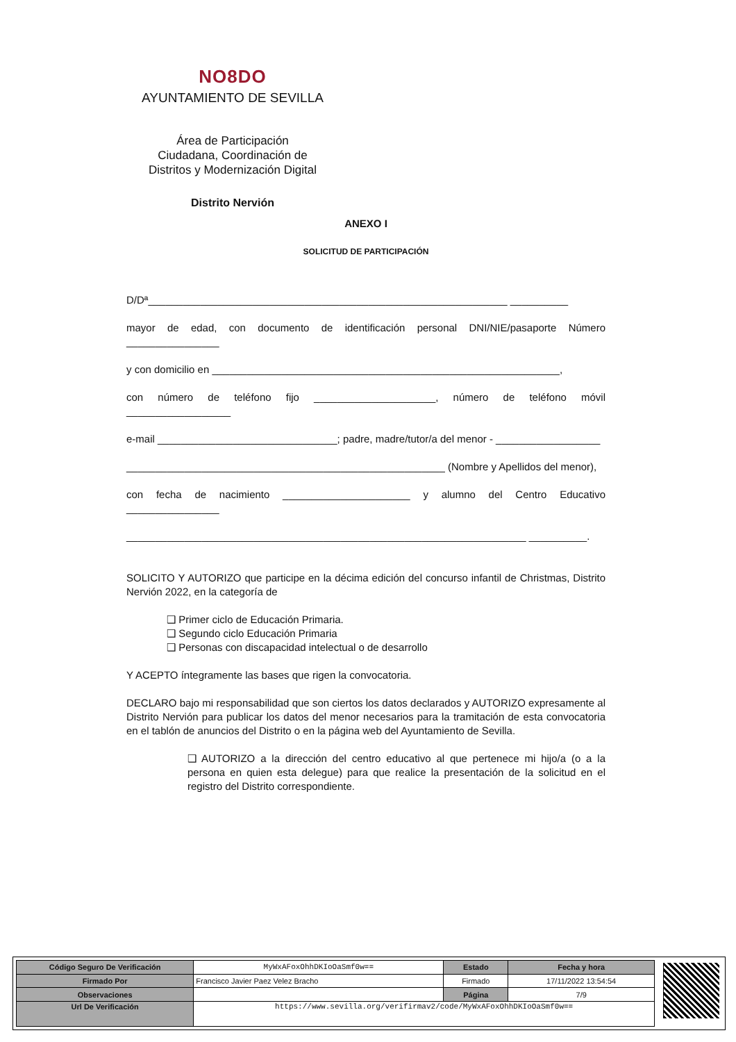NO8DO
AYUNTAMIENTO DE SEVILLA
Área de Participación
Ciudadana, Coordinación de
Distritos y Modernización Digital
Distrito Nervión
ANEXO I
SOLICITUD DE PARTICIPACIÓN
D/Dª______________________________________________________________ __________
mayor de edad, con documento de identificación personal DNI/NIE/pasaporte Número ________________
y con domicilio en ____________________________________________________________,
con número de teléfono fijo _____________________, número de teléfono móvil __________________
e-mail _______________________________; padre, madre/tutor/a del menor - __________________
_______________________________________________________ (Nombre y Apellidos del menor),
con fecha de nacimiento ______________________ y alumno del Centro Educativo ________________
_____________________________________________________________________ __________.
SOLICITO Y AUTORIZO que participe en la décima edición del concurso infantil de Christmas, Distrito Nervión 2022, en la categoría de
❑ Primer ciclo de Educación Primaria.
❑ Segundo ciclo Educación Primaria
❑ Personas con discapacidad intelectual o de desarrollo
Y ACEPTO íntegramente las bases que rigen la convocatoria.
DECLARO bajo mi responsabilidad que son ciertos los datos declarados y AUTORIZO expresamente al Distrito Nervión para publicar los datos del menor necesarios para la tramitación de esta convocatoria en el tablón de anuncios del Distrito o en la página web del Ayuntamiento de Sevilla.
❑ AUTORIZO a la dirección del centro educativo al que pertenece mi hijo/a (o a la persona en quien esta delegue) para que realice la presentación de la solicitud en el registro del Distrito correspondiente.
| Código Seguro De Verificación | MyWxAFoxOhhDKIoOaSmf0w== | Estado | Fecha y hora |
| Firmado Por | Francisco Javier Paez Velez Bracho | Firmado | 17/11/2022 13:54:54 |
| Observaciones | | Página | 7/9 |
| Url De Verificación | https://www.sevilla.org/verifirmav2/code/MyWxAFoxOhhDKIoOaSmf0w== | | |